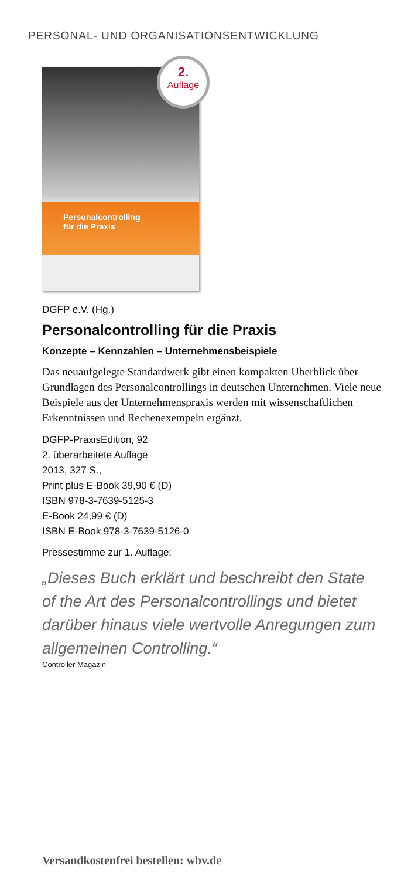PERSONAL- UND ORGANISATIONSENTWICKLUNG
Personalcontrolling
für die Praxis
2.
Auflage
DGFP e.V. (Hg.)
Personalcontrolling für die Praxis
Konzepte – Kennzahlen – Unternehmensbeispiele
Das neuaufgelegte Standardwerk gibt einen kompakten Überblick über Grundlagen des Personalcontrollings in deutschen Unternehmen. Viele neue Beispiele aus der Unternehmenspraxis werden mit wissenschaftlichen Erkenntnissen und Rechenexempeln ergänzt.
DGFP-PraxisEdition, 92
2. überarbeitete Auflage
2013, 327 S.,
Print plus E-Book 39,90 € (D)
ISBN 978-3-7639-5125-3
E-Book 24,99 € (D)
ISBN E-Book 978-3-7639-5126-0
Pressestimme zur 1. Auflage:
„Dieses Buch erklärt und beschreibt den State of the Art des Personalcontrollings und bietet darüber hinaus viele wertvolle Anregungen zum allgemeinen Controlling.“
Controller Magazin
Versandkostenfrei bestellen: wbv.de